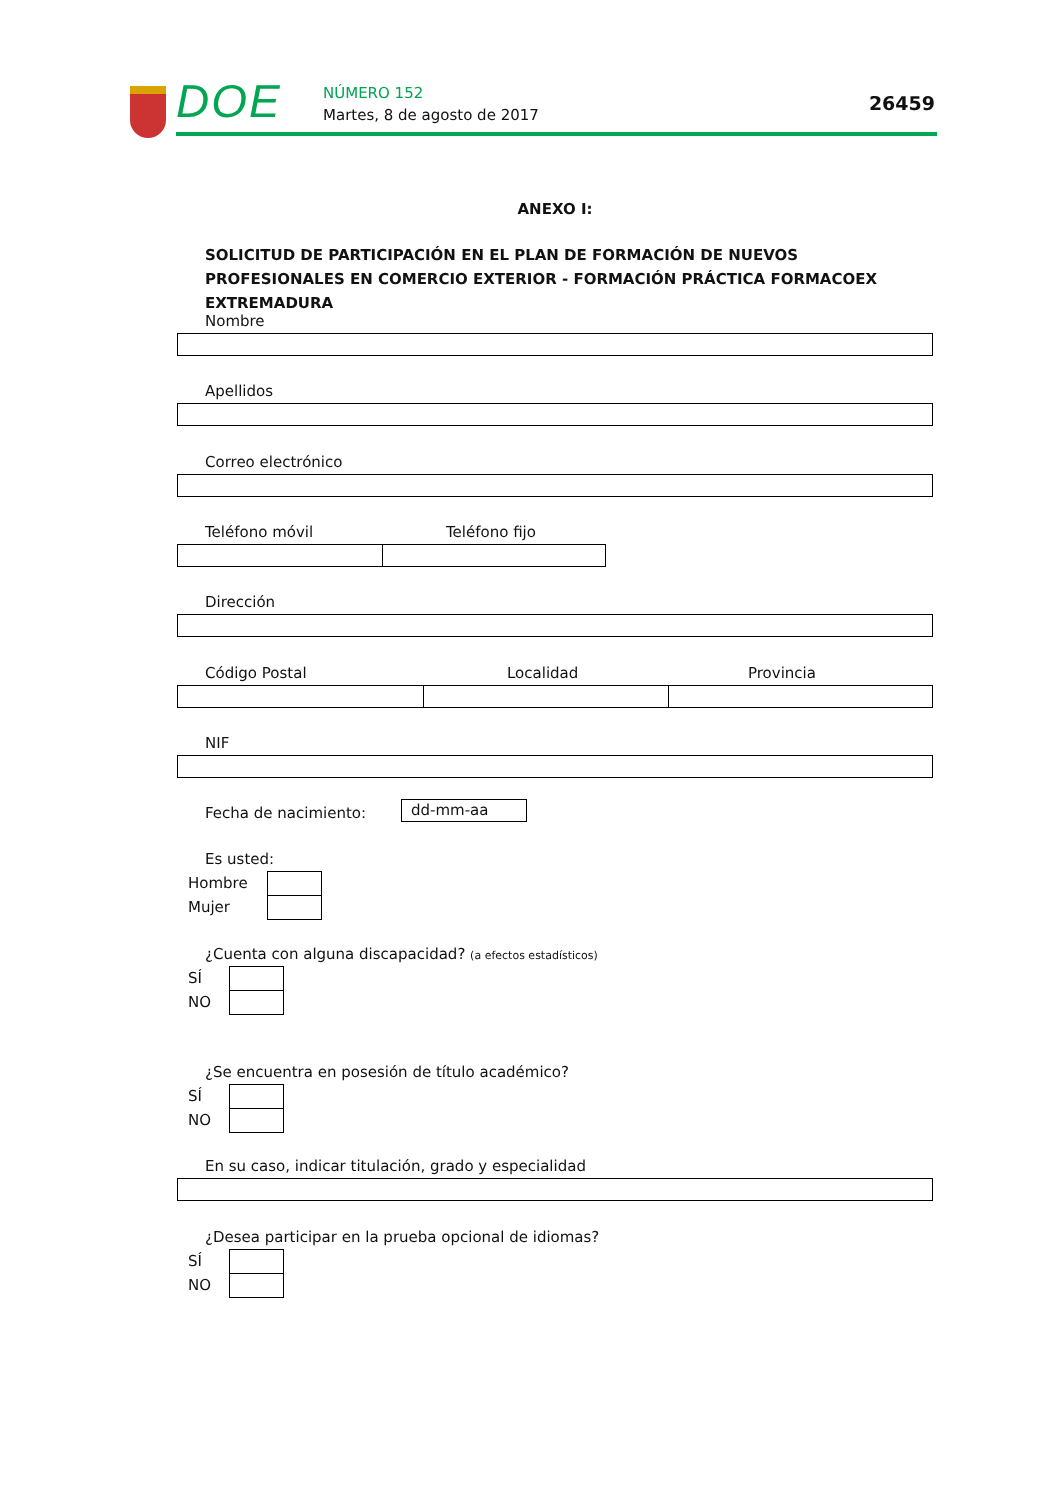DOE NÚMERO 152
Martes, 8 de agosto de 2017
26459
ANEXO I:
SOLICITUD DE PARTICIPACIÓN EN EL PLAN DE FORMACIÓN DE NUEVOS PROFESIONALES EN COMERCIO EXTERIOR - FORMACIÓN PRÁCTICA FORMACOEX EXTREMADURA
Nombre
Apellidos
Correo electrónico
Teléfono móvil Teléfono fijo
Dirección
Código Postal Localidad Provincia
NIF
Fecha de nacimiento: dd-mm-aa
Es usted:
Hombre
Mujer
¿Cuenta con alguna discapacidad? (a efectos estadísticos)
SÍ
NO
¿Se encuentra en posesión de título académico?
SÍ
NO
En su caso, indicar titulación, grado y especialidad
¿Desea participar en la prueba opcional de idiomas?
SÍ
NO